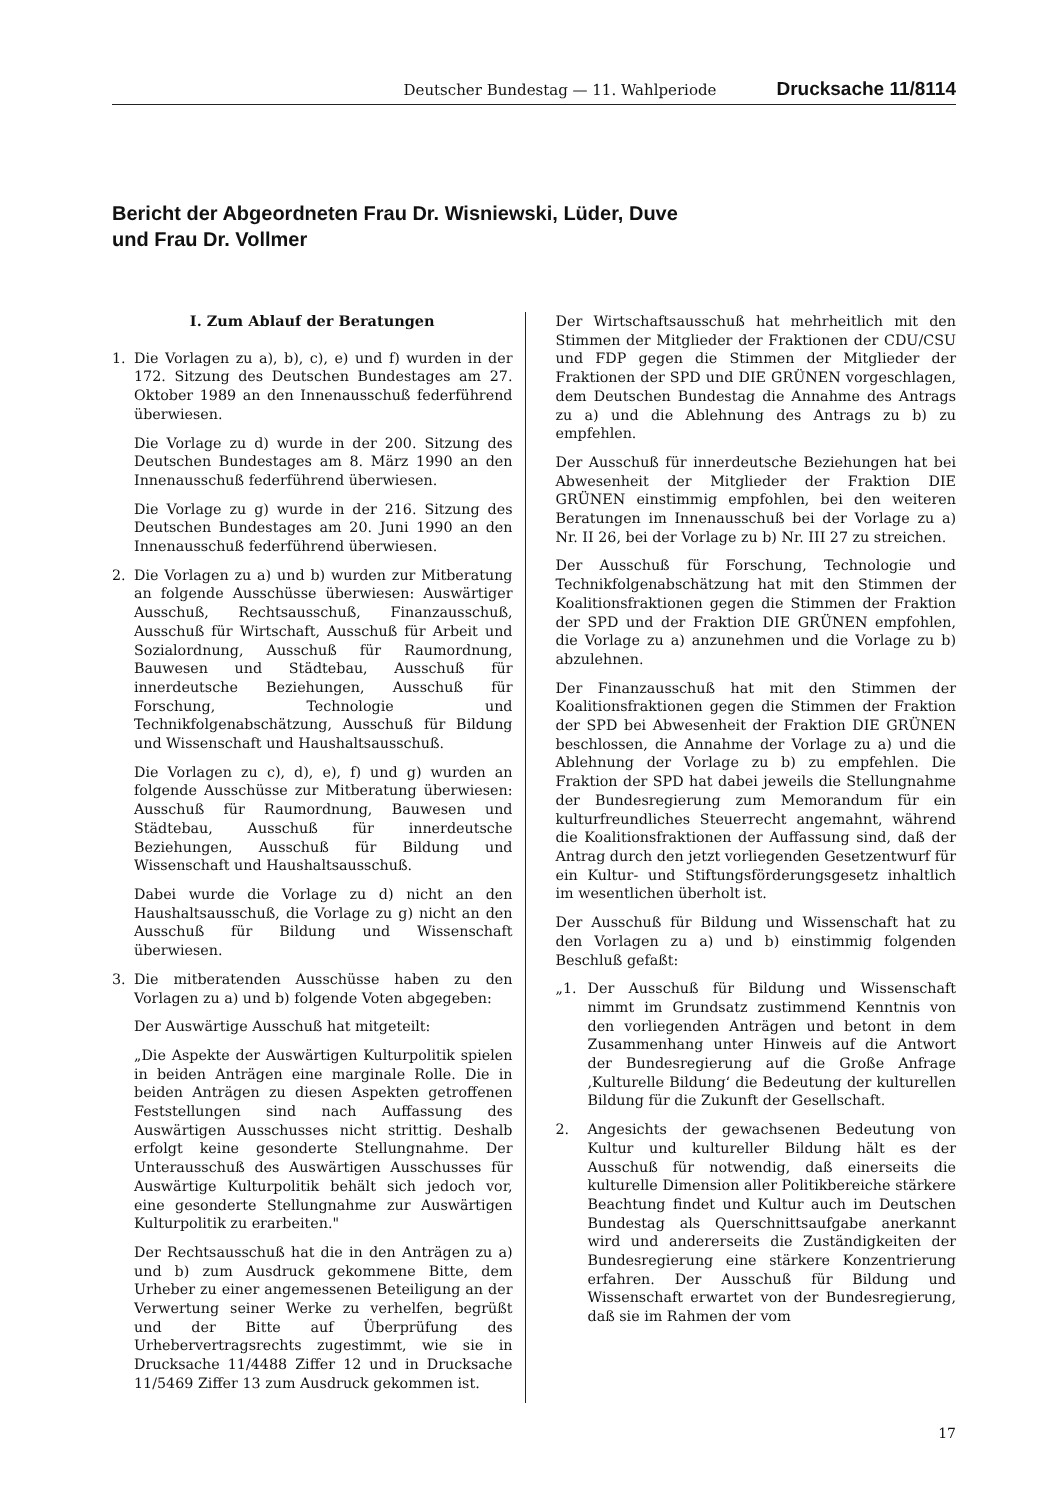Deutscher Bundestag — 11. Wahlperiode Drucksache 11/8114
Bericht der Abgeordneten Frau Dr. Wisniewski, Lüder, Duve
und Frau Dr. Vollmer
I. Zum Ablauf der Beratungen
1. Die Vorlagen zu a), b), c), e) und f) wurden in der 172. Sitzung des Deutschen Bundestages am 27. Oktober 1989 an den Innenausschuß federführend überwiesen.
Die Vorlage zu d) wurde in der 200. Sitzung des Deutschen Bundestages am 8. März 1990 an den Innenausschuß federführend überwiesen.
Die Vorlage zu g) wurde in der 216. Sitzung des Deutschen Bundestages am 20. Juni 1990 an den Innenausschuß federführend überwiesen.
2. Die Vorlagen zu a) und b) wurden zur Mitberatung an folgende Ausschüsse überwiesen: Auswärtiger Ausschuß, Rechtsausschuß, Finanzausschuß, Ausschuß für Wirtschaft, Ausschuß für Arbeit und Sozialordnung, Ausschuß für Raumordnung, Bauwesen und Städtebau, Ausschuß für innerdeutsche Beziehungen, Ausschuß für Forschung, Technologie und Technikfolgenabschätzung, Ausschuß für Bildung und Wissenschaft und Haushaltsausschuß.
Die Vorlagen zu c), d), e), f) und g) wurden an folgende Ausschüsse zur Mitberatung überwiesen: Ausschuß für Raumordnung, Bauwesen und Städtebau, Ausschuß für innerdeutsche Beziehungen, Ausschuß für Bildung und Wissenschaft und Haushaltsausschuß.
Dabei wurde die Vorlage zu d) nicht an den Haushaltsausschuß, die Vorlage zu g) nicht an den Ausschuß für Bildung und Wissenschaft überwiesen.
3. Die mitberatenden Ausschüsse haben zu den Vorlagen zu a) und b) folgende Voten abgegeben:
Der Auswärtige Ausschuß hat mitgeteilt:
„Die Aspekte der Auswärtigen Kulturpolitik spielen in beiden Anträgen eine marginale Rolle. Die in beiden Anträgen zu diesen Aspekten getroffenen Feststellungen sind nach Auffassung des Auswärtigen Ausschusses nicht strittig. Deshalb erfolgt keine gesonderte Stellungnahme. Der Unterausschuß des Auswärtigen Ausschusses für Auswärtige Kulturpolitik behält sich jedoch vor, eine gesonderte Stellungnahme zur Auswärtigen Kulturpolitik zu erarbeiten."
Der Rechtsausschuß hat die in den Anträgen zu a) und b) zum Ausdruck gekommene Bitte, dem Urheber zu einer angemessenen Beteiligung an der Verwertung seiner Werke zu verhelfen, begrüßt und der Bitte auf Überprüfung des Urhebervertragsrechts zugestimmt, wie sie in Drucksache 11/4488 Ziffer 12 und in Drucksache 11/5469 Ziffer 13 zum Ausdruck gekommen ist.
Der Wirtschaftsausschuß hat mehrheitlich mit den Stimmen der Mitglieder der Fraktionen der CDU/CSU und FDP gegen die Stimmen der Mitglieder der Fraktionen der SPD und DIE GRÜNEN vorgeschlagen, dem Deutschen Bundestag die Annahme des Antrags zu a) und die Ablehnung des Antrags zu b) zu empfehlen.
Der Ausschuß für innerdeutsche Beziehungen hat bei Abwesenheit der Mitglieder der Fraktion DIE GRÜNEN einstimmig empfohlen, bei den weiteren Beratungen im Innenausschuß bei der Vorlage zu a) Nr. II 26, bei der Vorlage zu b) Nr. III 27 zu streichen.
Der Ausschuß für Forschung, Technologie und Technikfolgenabschätzung hat mit den Stimmen der Koalitionsfraktionen gegen die Stimmen der Fraktion der SPD und der Fraktion DIE GRÜNEN empfohlen, die Vorlage zu a) anzunehmen und die Vorlage zu b) abzulehnen.
Der Finanzausschuß hat mit den Stimmen der Koalitionsfraktionen gegen die Stimmen der Fraktion der SPD bei Abwesenheit der Fraktion DIE GRÜNEN beschlossen, die Annahme der Vorlage zu a) und die Ablehnung der Vorlage zu b) zu empfehlen. Die Fraktion der SPD hat dabei jeweils die Stellungnahme der Bundesregierung zum Memorandum für ein kulturfreundliches Steuerrecht angemahnt, während die Koalitionsfraktionen der Auffassung sind, daß der Antrag durch den jetzt vorliegenden Gesetzentwurf für ein Kultur- und Stiftungsförderungsgesetz inhaltlich im wesentlichen überholt ist.
Der Ausschuß für Bildung und Wissenschaft hat zu den Vorlagen zu a) und b) einstimmig folgenden Beschluß gefaßt:
„1. Der Ausschuß für Bildung und Wissenschaft nimmt im Grundsatz zustimmend Kenntnis von den vorliegenden Anträgen und betont in dem Zusammenhang unter Hinweis auf die Antwort der Bundesregierung auf die Große Anfrage ‚Kulturelle Bildung‘ die Bedeutung der kulturellen Bildung für die Zukunft der Gesellschaft.
2. Angesichts der gewachsenen Bedeutung von Kultur und kultureller Bildung hält es der Ausschuß für notwendig, daß einerseits die kulturelle Dimension aller Politikbereiche stärkere Beachtung findet und Kultur auch im Deutschen Bundestag als Querschnittsaufgabe anerkannt wird und andererseits die Zuständigkeiten der Bundesregierung eine stärkere Konzentrierung erfahren. Der Ausschuß für Bildung und Wissenschaft erwartet von der Bundesregierung, daß sie im Rahmen der vom
17